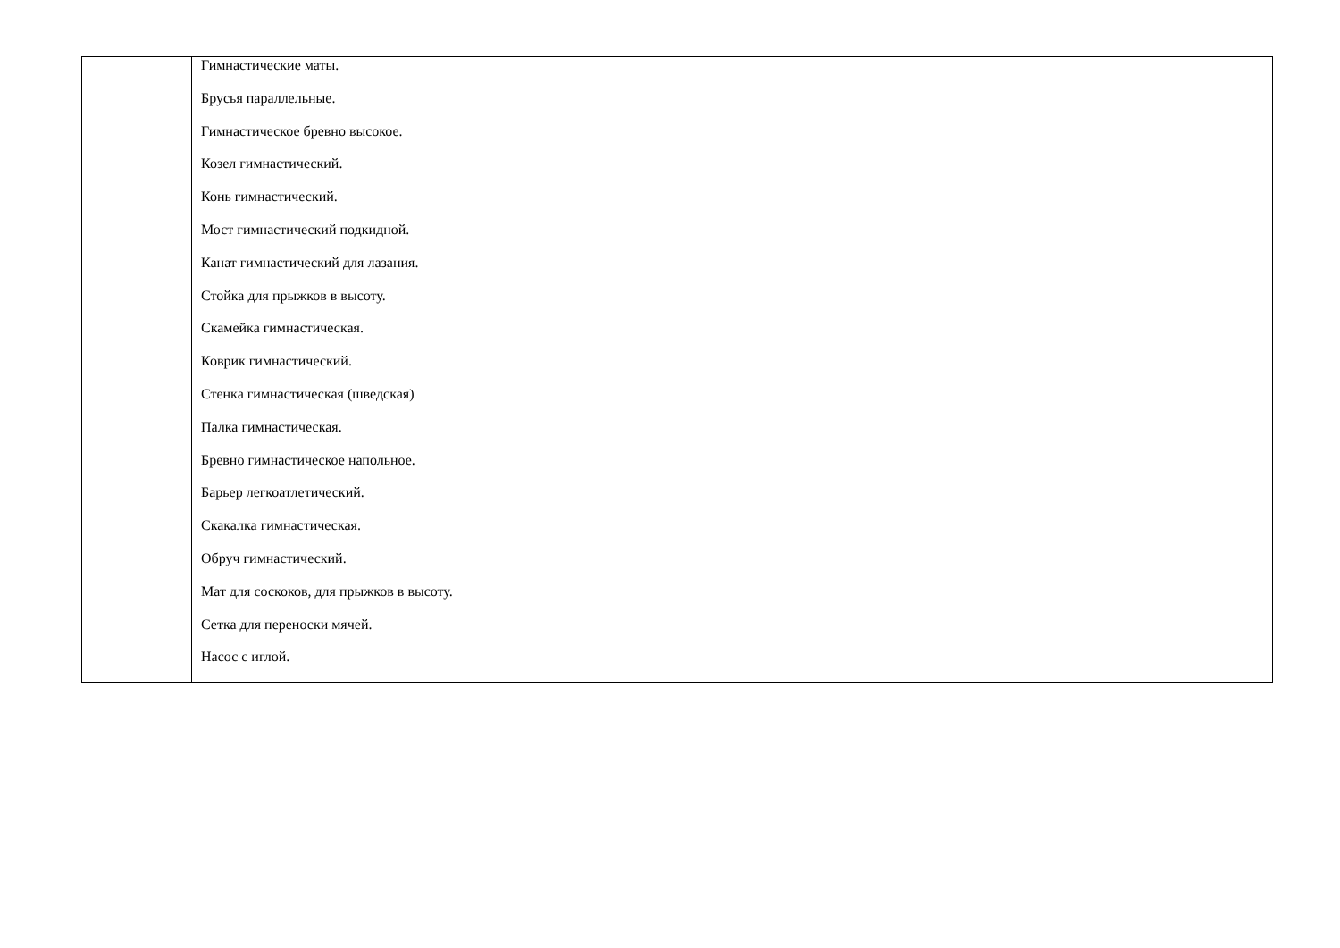| | Гимнастические маты. Брусья параллельные. Гимнастическое бревно высокое. Козел гимнастический. Конь гимнастический. Мост гимнастический подкидной. Канат гимнастический для лазания. Стойка для прыжков в высоту. Скамейка гимнастическая. Коврик гимнастический. Стенка гимнастическая (шведская) Палка гимнастическая. Бревно гимнастическое напольное. Барьер легкоатлетический. Скакалка гимнастическая. Обруч гимнастический. Мат для соскоков, для прыжков в высоту. Сетка для переноски мячей. Насос с иглой. |